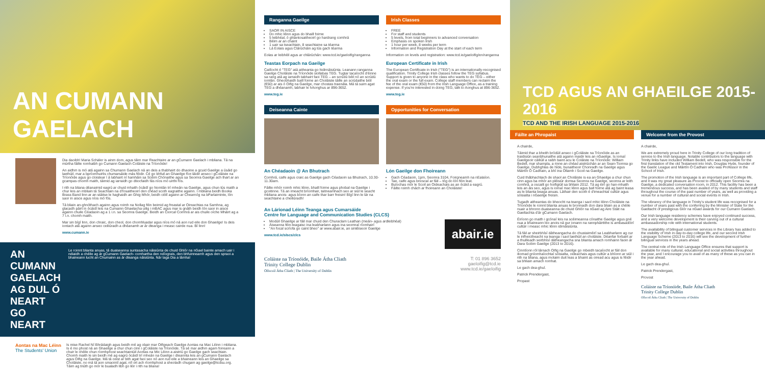AN CUMANN GAELACH
Dia daoibh! Maria Schäler is ainm dom, agus táim mar Reachtaire ar an gCumann Gaelach i mbliana. Tá na múrtha fáilte romhaibh go Cumann Gaelach Coláiste na Tríonóide!
An aidhm is mó atá againn sa Chumann Gaelach ná an deis a thabhairt do dhaoine a gcuid Gaeilge a úsáid go laethúil, mar a bpríomhuirlis chumarsáide más féidir. Cé go bhfuil an Ghaeilge fíor-láidir anseo i gColáiste na Tríonóide agus go cloistear í á labhairt ní hamháin sa Scéim Chónaithe agus sa Seomra Gaeilge ach thart ar an gcampas chomh maith, táimid ag iarraidh go dtiocfaidh fás níos mó uirthi fós.
I rith na bliana déanaimid eagrú ar chuid mhaith ócáidí go hiomlán trí mheán na Gaeilge, agus chun tús maith a chur leis an mbliain tá Seachtain na dTosaitheoirí den chéad scoth eagraithe againn. I mbliana beidh Booka Brass Band linn ar an stáitse le haghaidh an Ghig Mhór, beidh céilí againn ar Chearnóg na bParlaiminte, lón saor in aisce agus níos mó fós.
Tá bliain an-ghnóthach againn agus roimh na Nollag féin beimid ag freastal ar Oireachtas na Samhna, ag glacadh páirt in ócáidí leis na Cumainn Ghaelacha uilig i mBAC agus mar is gnáth beidh lón saor in aisce againn chuile Céadaoin ag a 1 i.n. sa Seomra Gaeilge. Beidh an Ciorcal Comhrá ar ais chuile oíche Mháirt ag a 7 i.n. chomh maith.
Mar sin bígí linn, don chraic, don cheol, don chomhluadar agus níos mó ná aon rud eile don Ghaeilge! Is deis iontach atá againn anseo ceiliúradh a dhéanamh ar ár dteanga i measc cairde nua. Bí linn!
www.cumann.ie
AN CUMANN GAELACH AG DUL Ó NEART GO NEART
Le roinnt blianta anuas, tá duaiseanna suntasacha náisiúnta de chuid Ghlór na nGael bainte amach uair i ndiaidh a chéile ag ár gCumann Gaelach- comhartha den ndíograis, den bhfuinneamh agus den spraoi a bhaineann lucht an Chumainn as ár dteanga náisiúnta. Nár laga Dia a lámha!
Aontas na Mac Léinn
The Students' Union
Is mise Rachel Ní Bhrádaigh agus beidh mé ag obair mar Oifigeach Gaeilge Aontas na Mac Léinn i mbliana. Is é mo phost ná an Ghaeilge a chur chun cinn i gColáiste na Tríonóide. Tá sé mar aidhm agam foireann a chuir le chéile chun ríomhphost seachtainiúil Aontas na Mic Léinn a aistriú go Gaeilge gach seachtain. Chomh maith le sin beidh mé ag eagrú ócáidí trí mheán na Gaeilge i dteannta leis an gCumann Gaelach agus Oifig na Gaeilge. Má tá ceist ar bith agat faoi seo nó aon rud eile a bhaineann leis an Ghaeilge sa Choláiste, no má tá aon smaointí agat, níl ort ach ríomhphost a sheoladh chugam ag gaeilge@tcdsu.org. Táim ag tnúth go mór le bualadh libh go léir i rith na bliana!
Ranganna Gaeilge Irish Classes
SAOR IN AISCE
Do mhic léinn agus do bhaill foirne
5 leibhéal, ó ghlantosaitheoirí go hardrang comhrá
Béim ar an chaint
1 uair sa tseachtain, 8 seachtaine sa téarma
Lá Eolais agus Clárúcháin ag tús gach téarma
Eolas ar leibhéil agus ar chlárúchán: www.tcd.ie/gaeloifig/ranganna
Teastas Eorpach na Gaeilge
Cailíocht é "TEG" atá aitheanta go hidirnáisiúnta. Leanann ranganna Gaeilge Choláiste na Tríonóide siollabas TEG. Tugtar tacaíocht d'éinne sa rang atá ag iarraidh tabhairt faoi TEG – an scrúdú béil nó an scrúdú iomlán. Gheobhaidh baill foirne an Choláiste táille an scrúdaithe béil (€50) ar ais ó Oifig na Gaeilge, mar chostas traenála. Má tá suim agat TEG a dhéanamh, labhair le hAonghus ar 896-3652.
www.teg.ie
FREE
For staff and students
5 levels, from total beginners to advanced conversation
Emphasis on spoken Irish
1 hour per week, 8 weeks per term
Information and Registration Day at the start of each term
Information on levels and registration: www.tcd.ie/gaeloifig/en/ranganna
European Certificate in Irish
The European Certificate in Irish ("TEG") is an internationally-recognised qualification. Trinity College Irish classes follow the TEG syllabus. Support is given to anyone in the class who wants to do TEG – either the oral exam or the full exam. College staff members can reclaim the fee of the oral exam (€50) from the Irish Language Office, as a training expense. If you're interested in doing TEG, talk to Aonghus at 896-3652.
www.teg.ie
Deiseanna Cainte Opportunities for Conversation
An Chéadaoin @ An Bhutrach
Comhrá, caife agus craic as Gaeilge gach Céadaoin sa Bhutrach, 10.30-11.30am.
Fáilte mhór roimh mhic léinn, bhaill foirne agus phobal na Gaeilge i gcoitinne. Tá an imeacht bríomhair, taitneamhach seo ar siúl le seacht mbliana anois- agus bíonn an caife thar barr freisin! Bígí linn le lár na seachtaine a cheiliúradh!
Lón Gaeilge don Fhoireann
Gach Céadaoin, 1pm, Seomra 3104, Foirgneamh na nEalaíon.
Tae, caife agus brioscaí ar fáil – tóg do lón féin leat.
Buíochas mór le Scoil an Oideachais as an ócáid a eagrú.
Fáilte roimh chách ar fhoireann an Choláiste!
An Lárionad Léinn Teanga agus Cumarsáide
Centre for Language and Communication Studies (CLCS)
Modúil Ghaeilge ar fáil mar chuid den Churaclam Leathan (meán- agus ardleibhéal)
Áiseanna féin-teagaisc ina leabharlann agus ina seomraí ríomhairí
"An focal scríofa go caint bheo" ar www.abair.ie, an sintéiseoir Gaeilge
www.tcd.ie/slscs/clcs
abair.ie
Coláiste na Tríonóide, Baile Átha Cliath
Trinity College Dublin
Ollscoil Átha Cliath | The University of Dublin
T: 01 896 3652
gaeloifig@tcd.ie
www.tcd.ie/gaeloifig
TCD AGUS AN GHAEILGE 2015-2016
TCD AND THE IRISH LANGUAGE 2015-2016
Fáilte an Phropaist Welcome from the Provost
A chairde,
Táimid thar a bheith bródúil anseo i gColáiste na Tríonóide as an traidisiún seanbhunaithe atá againn maidir leis an nGaeilge. Is iomaí Gaeilgeoir cáiliúil a raibh baint acu le Coláiste na Tríonóide: William Bedell, mar shampla, a rinne an chéad aistriúchán ar an Sean-Tiomna go Gaeilge, Dubhghlas de hÍde, bunaitheoir Chonradh na Gaeilge agus Máirtín Ó Cadhain, a bhí ina Ollamh i Scoil na Gaeilge.
Cuid thábhachtach de shaol an Choláiste is ea an Ghaeilge a chur chun cinn agus ba mhór an pléisiúr domsa Seomra na Gaeilge, seomra ar leith comhrá, a oscailt go hoifigiúil sa bhliain 2012. Tá ag éirí go han-mhaith leis an áis seo, agus is iomaí mac léinn agus ball foirne atá ag baint leasa as le blianta beaga anuas. Láthair den scoth é d'imeachtaí cultúir agus sóisialta i nGaeilge freisin.
Tugadh aitheantas do bheocht na teanga i saol mhic léinn Choláiste na Tríonóide le roinnt blianta anuas le bronnadh don dara bliain as a chéile nuair a bhronn duaiseanna de chuid Ghlór na nGael ag Aire Stáit na Gaeltachta d'ár gCumann Gaelach.
Éiríonn go maith i gcónaí leis na scéimeanna cónaithe Gaeilge agus gné nua a bhaineann leo anois ná gur ionann na rannpháirtithe is ambasadóirí cultúir i measc mhic léinn idirnáisiúnta.
Tá fáil ar sheirbhísí dátheangacha do chustaiméirí sa Leabharlann ag cur le infheictheacht na teanga i saol laethúil an choláiste. Déanfar forbairt ar a thuilleadh seirbhísí dátheangacha sna blianta amach romhainn faoin ár Dara Scéim Gaeilge (2013 to 2016).
Cinntíonn ról lárnach Oifig na Gaeilge go mbeidh tacaíocht ar fáil don iliomad gníomhaíochtaí sóisialta, oideachais agus cultúir a bhíonn ar siúl i rith na bliana, agus molaim duit leas a bhaint as oiread acu agus is féidir sa bhliain amach romhat.
Le gach dea-ghuí.
Patrick Prendergast,
Propast
A chairde,
We are extremely proud here in Trinity College of our long tradition of service to the Irish language. Notable contributors to the language with Trinity links have included William Bedell, who was responsible for the first translation of the old Testament into Irish, Douglas Hyde, founder of the Gaelic League and Máirtín Ó Cadhain who was Professor in the School of Irish.
The promotion of the Irish language is an important part of College life, and it was my great pleasure as Provost to officially open Seomra na Gaeilge, a dedicated conversation room, in 2012. This facility has been a tremendous success, and has been availed of by many students and staff throughout the course of the past number of years, as well as providing a venue for a number of cultural and social events in Irish.
The vibrancy of the language in Trinity's student life was recognised for a number of years past with the conferring by the Minister of State for the Gaeltacht of prestigious Glór na nGael awards for our Cumann Gaelach.
Our Irish language residency schemes have enjoyed continued success, and a very welcome development is their carving out of a cultural ambassadorship role with international students.
The availability of bilingual customer services in the Library has added to the visibility of Irish in day-to-day college life, and our second Irish Language Scheme (2013 to 2016) will see the development of further bilingual services in the years ahead.
The central role of the Irish Language Office ensures that support is available for many cultural, educational and social activities throughout the year, and I encourage you to avail of as many of these as you can in the year ahead.
Le gach dea-ghuí.
Patrick Prendergast,
Provost
Coláiste na Tríonóide, Baile Átha Cliath
Trinity College Dublin
Ollscoil Átha Cliath | The University of Dublin